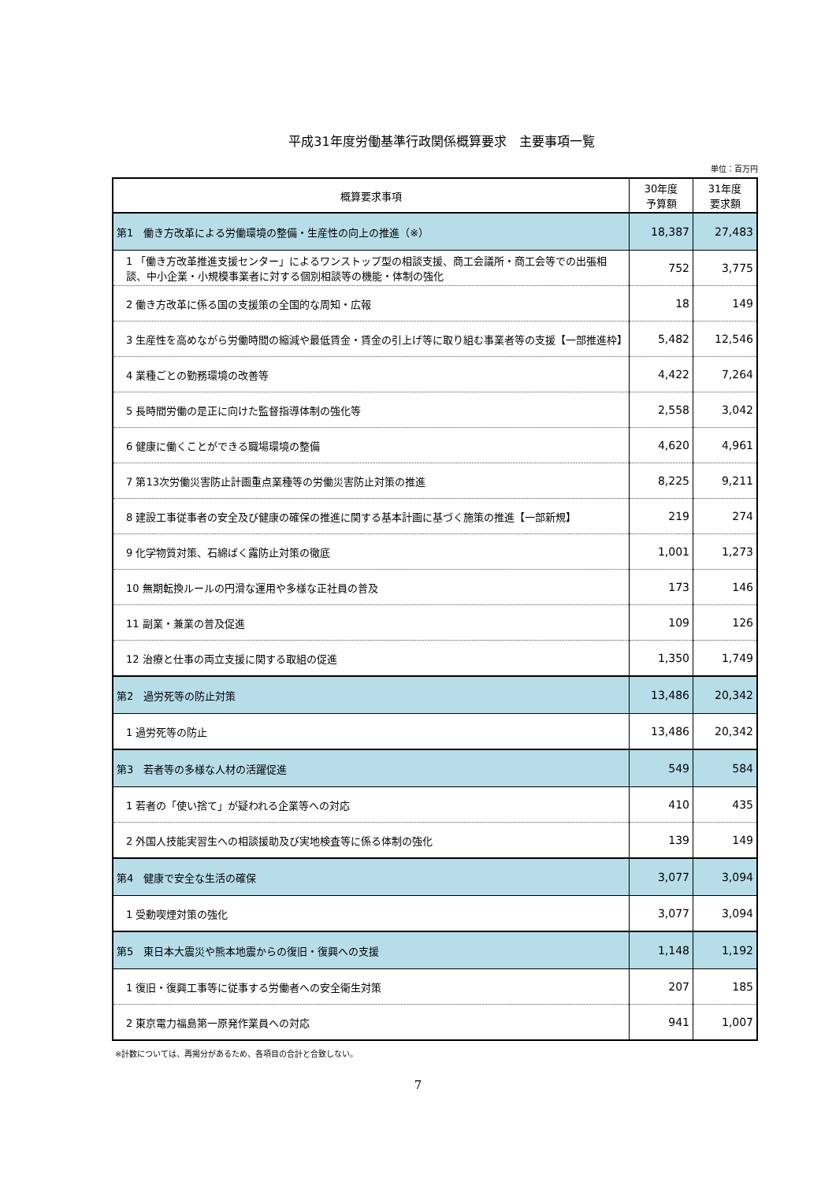平成31年度労働基準行政関係概算要求　主要事項一覧
単位：百万円
| 概算要求事項 | 30年度 予算額 | 31年度 要求額 |
| --- | --- | --- |
| 第1 働き方改革による労働環境の整備・生産性の向上の推進（※） | 18,387 | 27,483 |
| 1 「働き方改革推進支援センター」によるワンストップ型の相談支援、商工会議所・商工会等での出張相談、中小企業・小規模事業者に対する個別相談等の機能・体制の強化 | 752 | 3,775 |
| 2 働き方改革に係る国の支援策の全国的な周知・広報 | 18 | 149 |
| 3 生産性を高めながら労働時間の縮減や最低賃金・賃金の引上げ等に取り組む事業者等の支援【一部推進枠】 | 5,482 | 12,546 |
| 4 業種ごとの勤務環境の改善等 | 4,422 | 7,264 |
| 5 長時間労働の是正に向けた監督指導体制の強化等 | 2,558 | 3,042 |
| 6 健康に働くことができる職場環境の整備 | 4,620 | 4,961 |
| 7 第13次労働災害防止計画重点業種等の労働災害防止対策の推進 | 8,225 | 9,211 |
| 8 建設工事従事者の安全及び健康の確保の推進に関する基本計画に基づく施策の推進【一部新規】 | 219 | 274 |
| 9 化学物質対策、石綿ばく露防止対策の徹底 | 1,001 | 1,273 |
| 10 無期転換ルールの円滑な運用や多様な正社員の普及 | 173 | 146 |
| 11 副業・兼業の普及促進 | 109 | 126 |
| 12 治療と仕事の両立支援に関する取組の促進 | 1,350 | 1,749 |
| 第2 過労死等の防止対策 | 13,486 | 20,342 |
| 1 過労死等の防止 | 13,486 | 20,342 |
| 第3 若者等の多様な人材の活躍促進 | 549 | 584 |
| 1 若者の「使い捨て」が疑われる企業等への対応 | 410 | 435 |
| 2 外国人技能実習生への相談援助及び実地検査等に係る体制の強化 | 139 | 149 |
| 第4 健康で安全な生活の確保 | 3,077 | 3,094 |
| 1 受動喫煙対策の強化 | 3,077 | 3,094 |
| 第5 東日本大震災や熊本地震からの復旧・復興への支援 | 1,148 | 1,192 |
| 1 復旧・復興工事等に従事する労働者への安全衛生対策 | 207 | 185 |
| 2 東京電力福島第一原発作業員への対応 | 941 | 1,007 |
※計数については、再掲分があるため、各項目の合計と合致しない。
7